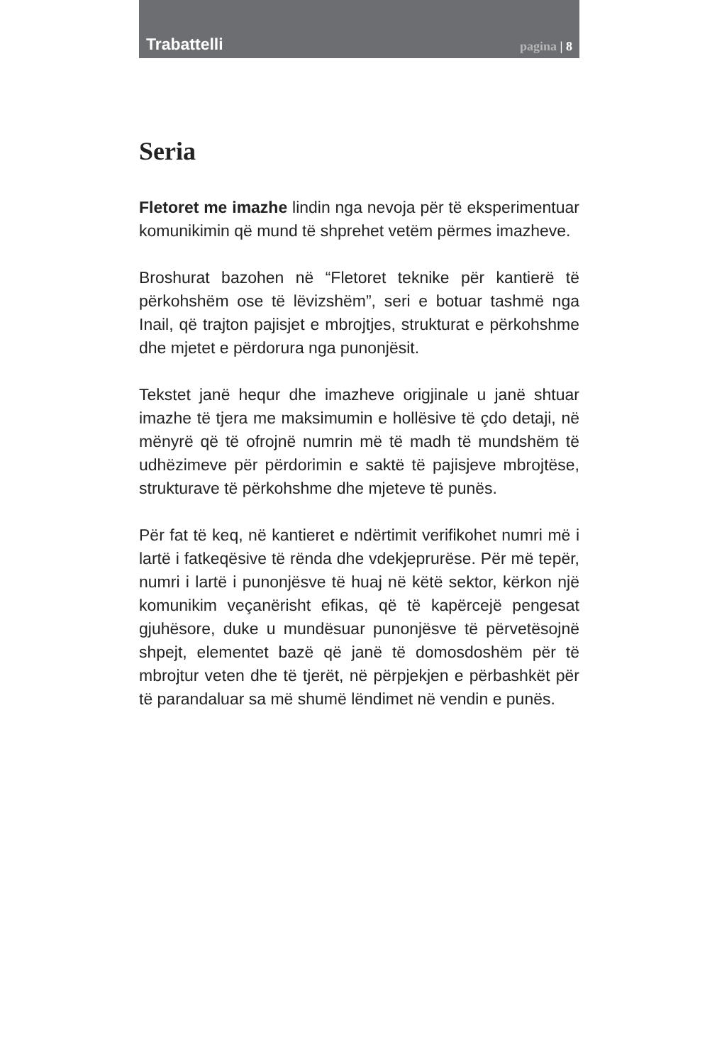Trabattelli pagina | 8
Seria
Fletoret me imazhe lindin nga nevoja për të eksperimentuar komunikimin që mund të shprehet vetëm përmes imazheve.
Broshurat bazohen në “Fletoret teknike për kantierë të përkohshëm ose të lëvizshëm”, seri e botuar tashmë nga Inail, që trajton pajisjet e mbrojtjes, strukturat e përkohshme dhe mjetet e përdorura nga punonjësit.
Tekstet janë hequr dhe imazheve origjinale u janë shtuar imazhe të tjera me maksimumin e hollësive të çdo detaji, në mënyrë që të ofrojnë numrin më të madh të mundshëm të udhëzimeve për përdorimin e saktë të pajisjeve mbrojtëse, strukturave të përkohshme dhe mjeteve të punës.
Për fat të keq, në kantieret e ndërtimit verifikohet numri më i lartë i fatkeqësive të rënda dhe vdekjeprurëse. Për më tepër, numri i lartë i punonjësve të huaj në këtë sektor, kërkon një komunikim veçanërisht efikas, që të kapërcejë pengesat gjuhësore, duke u mundësuar punonjësve të përvetësojnë shpejt, elementet bazë që janë të domosdoshëm për të mbrojtur veten dhe të tjerët, në përpjekjen e përbashkët për të parandaluar sa më shumë lëndimet në vendin e punës.